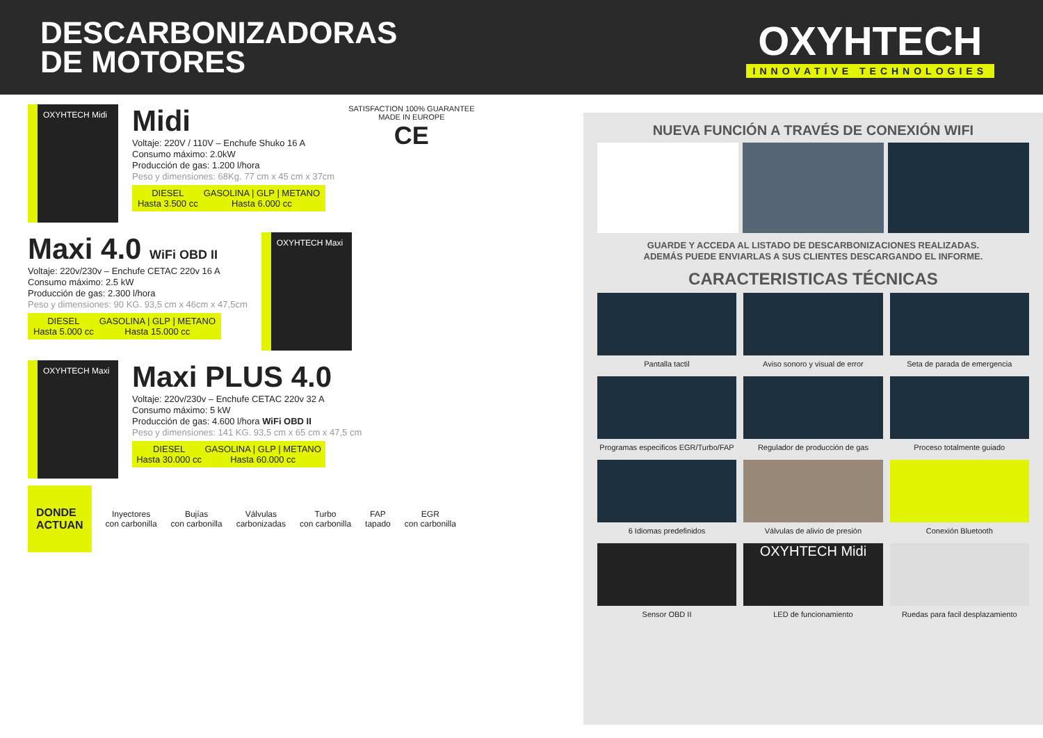DESCARBONIZADORAS
DE MOTORES
OXYHTECH
INNOVATIVE TECHNOLOGIES
OXYHTECH Midi
Midi
Voltaje: 220V / 110V – Enchufe Shuko 16 A
Consumo máximo: 2.0kW
Producción de gas: 1.200 l/hora
Peso y dimensiones: 68Kg. 77 cm x 45 cm x 37cm
DIESEL
Hasta 3.500 cc GASOLINA | GLP | METANO
Hasta 6.000 cc
SATISFACTION 100% GUARANTEE
MADE IN EUROPE
CE
Maxi 4.0 WiFi OBD II
Voltaje: 220v/230v – Enchufe CETAC 220v 16 A
Consumo máximo: 2.5 kW
Producción de gas: 2.300 l/hora
Peso y dimensiones: 90 KG. 93,5 cm x 46cm x 47,5cm
DIESEL
Hasta 5.000 cc GASOLINA | GLP | METANO
Hasta 15.000 cc
OXYHTECH Maxi
OXYHTECH Maxi
Maxi PLUS 4.0
Voltaje: 220v/230v – Enchufe CETAC 220v 32 A
Consumo máximo: 5 kW
Producción de gas: 4.600 l/hora WiFi OBD II
Peso y dimensiones: 141 KG. 93,5 cm x 65 cm x 47,5 cm
DIESEL
Hasta 30.000 cc GASOLINA | GLP | METANO
Hasta 60.000 cc
DONDE
ACTUAN Inyectores
con carbonilla Bujías
con carbonilla Válvulas
carbonizadas Turbo
con carbonilla FAP
tapado EGR
con carbonilla
NUEVA FUNCIÓN A TRAVÉS DE CONEXIÓN WIFI
GUARDE Y ACCEDA AL LISTADO DE DESCARBONIZACIONES REALIZADAS.
ADEMÁS PUEDE ENVIARLAS A SUS CLIENTES DESCARGANDO EL INFORME.
CARACTERISTICAS TÉCNICAS
Pantalla tactil
Aviso sonoro y visual de error
Seta de parada de emergencia
Programas especificos EGR/Turbo/FAP
Regulador de producción de gas
Proceso totalmente guiado
6 Idiomas predefinidos
Válvulas de alivio de presión
Conexión Bluetooth
Sensor OBD II
OXYHTECH Midi
LED de funcionamiento
Ruedas para facil desplazamiento